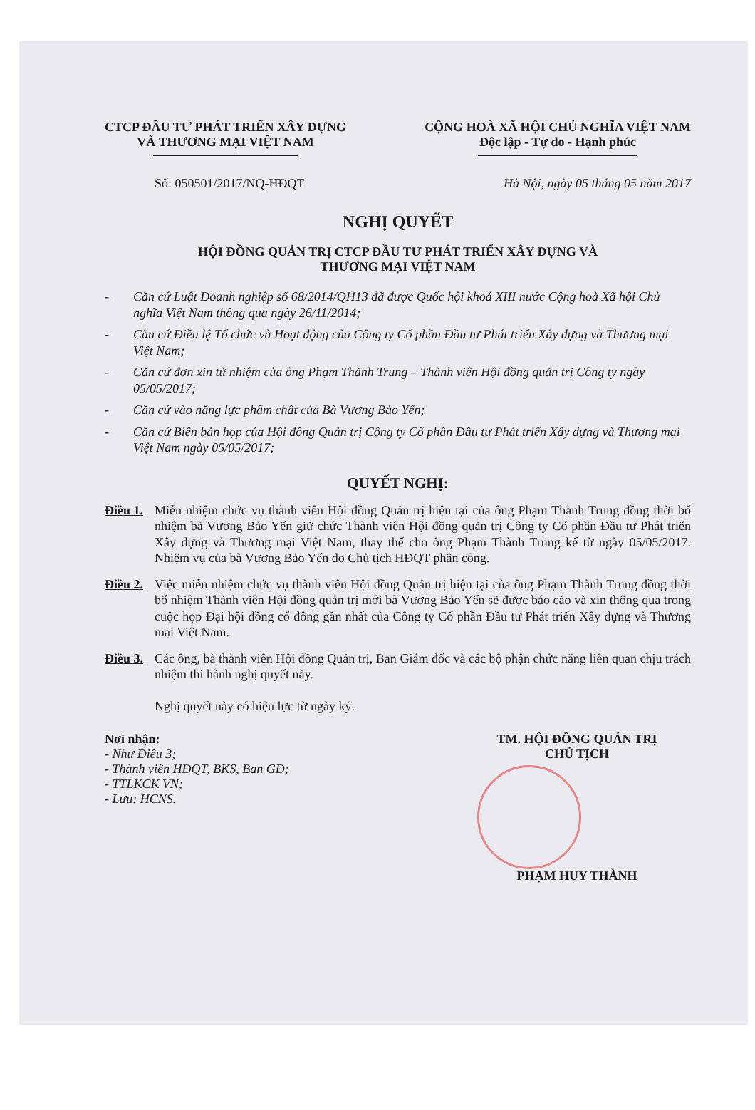CTCP ĐẦU TƯ PHÁT TRIỂN XÂY DỰNG
VÀ THƯƠNG MẠI VIỆT NAM
CỘNG HOÀ XÃ HỘI CHỦ NGHĨA VIỆT NAM
Độc lập - Tự do - Hạnh phúc
Số: 050501/2017/NQ-HĐQT Hà Nội, ngày 05 tháng 05 năm 2017
NGHỊ QUYẾT
HỘI ĐỒNG QUẢN TRỊ CTCP ĐẦU TƯ PHÁT TRIỂN XÂY DỰNG VÀ
THƯƠNG MẠI VIỆT NAM
- Căn cứ Luật Doanh nghiệp số 68/2014/QH13 đã được Quốc hội khoá XIII nước Cộng hoà Xã hội Chủ nghĩa Việt Nam thông qua ngày 26/11/2014;
- Căn cứ Điều lệ Tổ chức và Hoạt động của Công ty Cổ phần Đầu tư Phát triển Xây dựng và Thương mại Việt Nam;
- Căn cứ đơn xin từ nhiệm của ông Phạm Thành Trung – Thành viên Hội đồng quản trị Công ty ngày 05/05/2017;
- Căn cứ vào năng lực phẩm chất của Bà Vương Bảo Yến;
- Căn cứ Biên bản họp của Hội đồng Quản trị Công ty Cổ phần Đầu tư Phát triển Xây dựng và Thương mại Việt Nam ngày 05/05/2017;
QUYẾT NGHỊ:
Điều 1. Miễn nhiệm chức vụ thành viên Hội đồng Quản trị hiện tại của ông Phạm Thành Trung đồng thời bổ nhiệm bà Vương Bảo Yến giữ chức Thành viên Hội đồng quản trị Công ty Cổ phần Đầu tư Phát triển Xây dựng và Thương mại Việt Nam, thay thế cho ông Phạm Thành Trung kể từ ngày 05/05/2017. Nhiệm vụ của bà Vương Bảo Yến do Chủ tịch HĐQT phân công.
Điều 2. Việc miễn nhiệm chức vụ thành viên Hội đồng Quản trị hiện tại của ông Phạm Thành Trung đồng thời bổ nhiệm Thành viên Hội đồng quản trị mới bà Vương Bảo Yến sẽ được báo cáo và xin thông qua trong cuộc họp Đại hội đồng cổ đông gần nhất của Công ty Cổ phần Đầu tư Phát triển Xây dựng và Thương mại Việt Nam.
Điều 3. Các ông, bà thành viên Hội đồng Quản trị, Ban Giám đốc và các bộ phận chức năng liên quan chịu trách nhiệm thi hành nghị quyết này.
Nghị quyết này có hiệu lực từ ngày ký.
Nơi nhận:
- Như Điều 3;
- Thành viên HĐQT, BKS, Ban GĐ;
- TTLKCK VN;
- Lưu: HCNS.
TM. HỘI ĐỒNG QUẢN TRỊ
CHỦ TỊCH
PHẠM HUY THÀNH